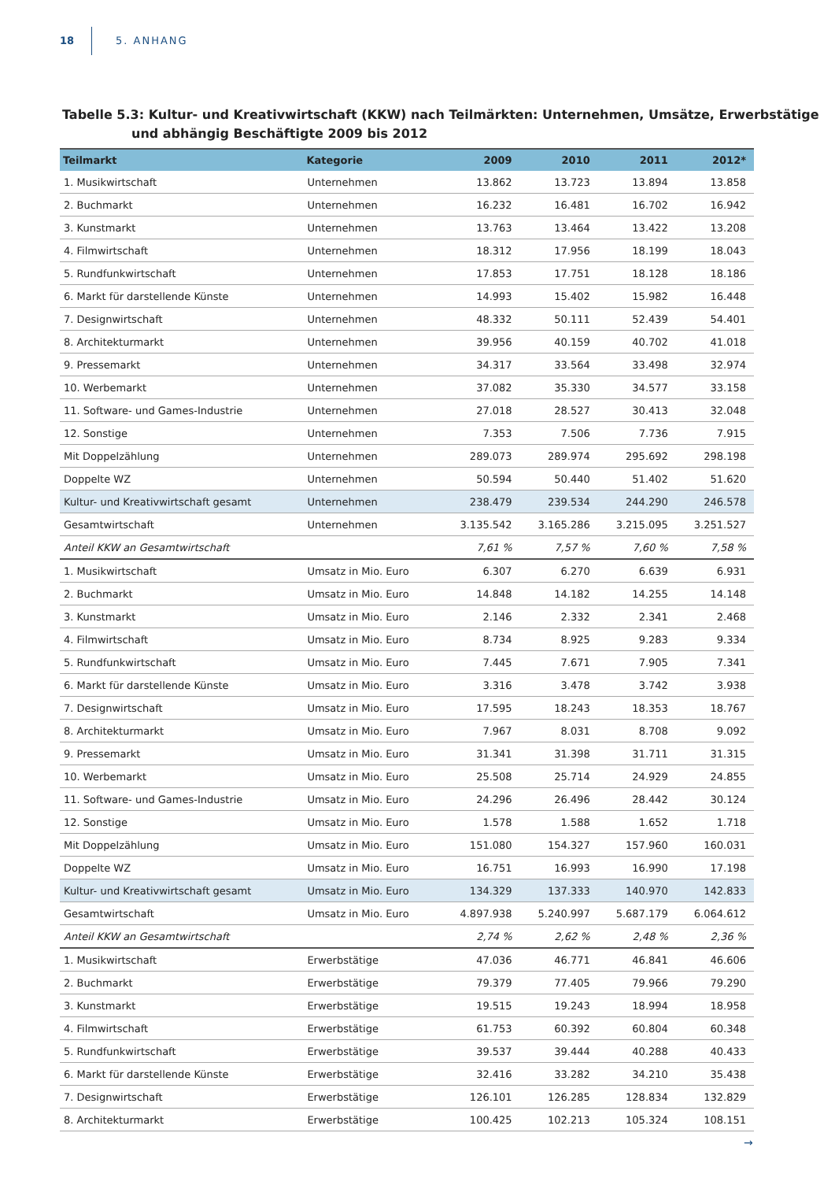18 5. ANHANG
Tabelle 5.3: Kultur- und Kreativwirtschaft (KKW) nach Teilmärkten: Unternehmen, Umsätze, Erwerbstätige und abhängig Beschäftigte 2009 bis 2012
| Teilmarkt | Kategorie | 2009 | 2010 | 2011 | 2012* |
| --- | --- | --- | --- | --- | --- |
| 1. Musikwirtschaft | Unternehmen | 13.862 | 13.723 | 13.894 | 13.858 |
| 2. Buchmarkt | Unternehmen | 16.232 | 16.481 | 16.702 | 16.942 |
| 3. Kunstmarkt | Unternehmen | 13.763 | 13.464 | 13.422 | 13.208 |
| 4. Filmwirtschaft | Unternehmen | 18.312 | 17.956 | 18.199 | 18.043 |
| 5. Rundfunkwirtschaft | Unternehmen | 17.853 | 17.751 | 18.128 | 18.186 |
| 6. Markt für darstellende Künste | Unternehmen | 14.993 | 15.402 | 15.982 | 16.448 |
| 7. Designwirtschaft | Unternehmen | 48.332 | 50.111 | 52.439 | 54.401 |
| 8. Architekturmarkt | Unternehmen | 39.956 | 40.159 | 40.702 | 41.018 |
| 9. Pressemarkt | Unternehmen | 34.317 | 33.564 | 33.498 | 32.974 |
| 10. Werbemarkt | Unternehmen | 37.082 | 35.330 | 34.577 | 33.158 |
| 11. Software- und Games-Industrie | Unternehmen | 27.018 | 28.527 | 30.413 | 32.048 |
| 12. Sonstige | Unternehmen | 7.353 | 7.506 | 7.736 | 7.915 |
| Mit Doppelzählung | Unternehmen | 289.073 | 289.974 | 295.692 | 298.198 |
| Doppelte WZ | Unternehmen | 50.594 | 50.440 | 51.402 | 51.620 |
| Kultur- und Kreativwirtschaft gesamt | Unternehmen | 238.479 | 239.534 | 244.290 | 246.578 |
| Gesamtwirtschaft | Unternehmen | 3.135.542 | 3.165.286 | 3.215.095 | 3.251.527 |
| Anteil KKW an Gesamtwirtschaft | | 7,61 % | 7,57 % | 7,60 % | 7,58 % |
| 1. Musikwirtschaft | Umsatz in Mio. Euro | 6.307 | 6.270 | 6.639 | 6.931 |
| 2. Buchmarkt | Umsatz in Mio. Euro | 14.848 | 14.182 | 14.255 | 14.148 |
| 3. Kunstmarkt | Umsatz in Mio. Euro | 2.146 | 2.332 | 2.341 | 2.468 |
| 4. Filmwirtschaft | Umsatz in Mio. Euro | 8.734 | 8.925 | 9.283 | 9.334 |
| 5. Rundfunkwirtschaft | Umsatz in Mio. Euro | 7.445 | 7.671 | 7.905 | 7.341 |
| 6. Markt für darstellende Künste | Umsatz in Mio. Euro | 3.316 | 3.478 | 3.742 | 3.938 |
| 7. Designwirtschaft | Umsatz in Mio. Euro | 17.595 | 18.243 | 18.353 | 18.767 |
| 8. Architekturmarkt | Umsatz in Mio. Euro | 7.967 | 8.031 | 8.708 | 9.092 |
| 9. Pressemarkt | Umsatz in Mio. Euro | 31.341 | 31.398 | 31.711 | 31.315 |
| 10. Werbemarkt | Umsatz in Mio. Euro | 25.508 | 25.714 | 24.929 | 24.855 |
| 11. Software- und Games-Industrie | Umsatz in Mio. Euro | 24.296 | 26.496 | 28.442 | 30.124 |
| 12. Sonstige | Umsatz in Mio. Euro | 1.578 | 1.588 | 1.652 | 1.718 |
| Mit Doppelzählung | Umsatz in Mio. Euro | 151.080 | 154.327 | 157.960 | 160.031 |
| Doppelte WZ | Umsatz in Mio. Euro | 16.751 | 16.993 | 16.990 | 17.198 |
| Kultur- und Kreativwirtschaft gesamt | Umsatz in Mio. Euro | 134.329 | 137.333 | 140.970 | 142.833 |
| Gesamtwirtschaft | Umsatz in Mio. Euro | 4.897.938 | 5.240.997 | 5.687.179 | 6.064.612 |
| Anteil KKW an Gesamtwirtschaft | | 2,74 % | 2,62 % | 2,48 % | 2,36 % |
| 1. Musikwirtschaft | Erwerbstätige | 47.036 | 46.771 | 46.841 | 46.606 |
| 2. Buchmarkt | Erwerbstätige | 79.379 | 77.405 | 79.966 | 79.290 |
| 3. Kunstmarkt | Erwerbstätige | 19.515 | 19.243 | 18.994 | 18.958 |
| 4. Filmwirtschaft | Erwerbstätige | 61.753 | 60.392 | 60.804 | 60.348 |
| 5. Rundfunkwirtschaft | Erwerbstätige | 39.537 | 39.444 | 40.288 | 40.433 |
| 6. Markt für darstellende Künste | Erwerbstätige | 32.416 | 33.282 | 34.210 | 35.438 |
| 7. Designwirtschaft | Erwerbstätige | 126.101 | 126.285 | 128.834 | 132.829 |
| 8. Architekturmarkt | Erwerbstätige | 100.425 | 102.213 | 105.324 | 108.151 |
→